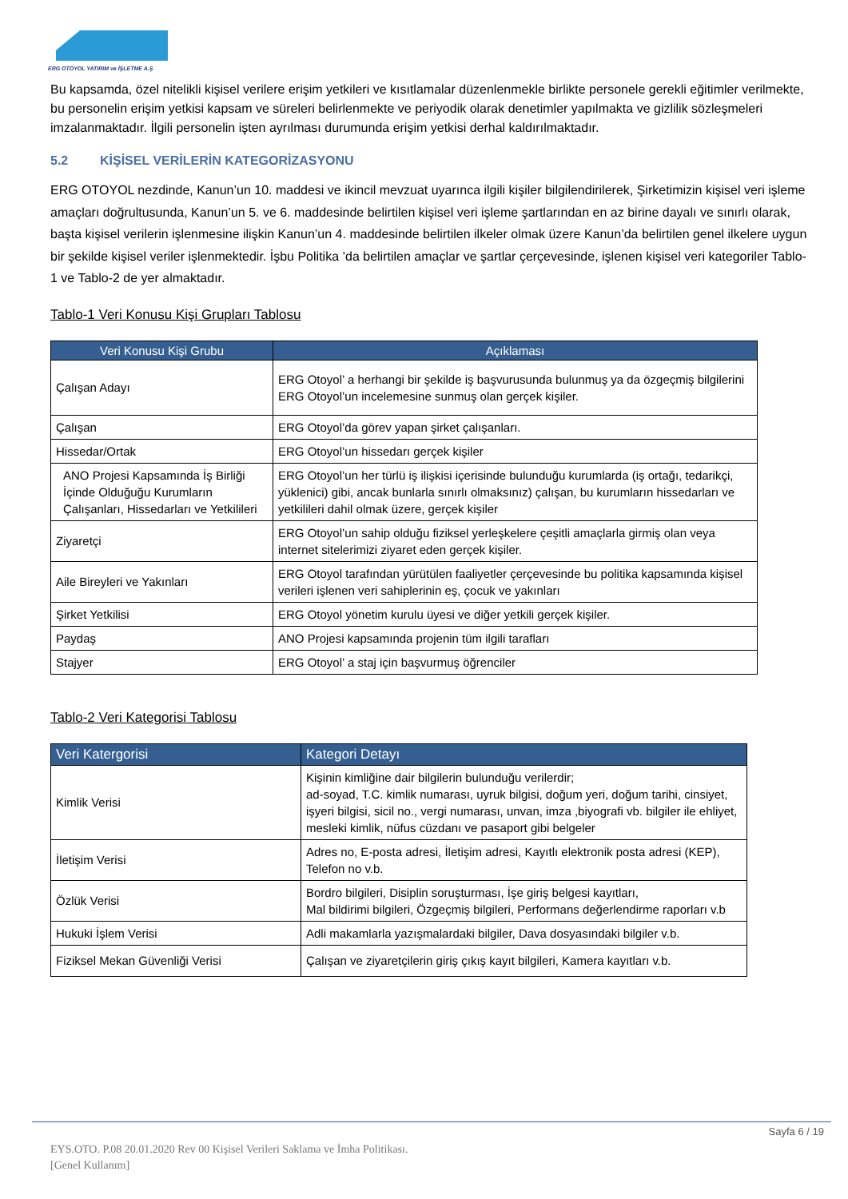ERG OTOYOL YATIRIM ve İŞLETME A.Ş
Bu kapsamda, özel nitelikli kişisel verilere erişim yetkileri ve kısıtlamalar düzenlenmekle birlikte personele gerekli eğitimler verilmekte, bu personelin erişim yetkisi kapsam ve süreleri belirlenmekte ve periyodik olarak denetimler yapılmakta ve gizlilik sözleşmeleri imzalanmaktadır. İlgili personelin işten ayrılması durumunda erişim yetkisi derhal kaldırılmaktadır.
5.2 KİŞİSEL VERİLERİN KATEGORİZASYONU
ERG OTOYOL nezdinde, Kanun’un 10. maddesi ve ikincil mevzuat uyarınca ilgili kişiler bilgilendirilerek, Şirketimizin kişisel veri işleme amaçları doğrultusunda, Kanun’un 5. ve 6. maddesinde belirtilen kişisel veri işleme şartlarından en az birine dayalı ve sınırlı olarak, başta kişisel verilerin işlenmesine ilişkin Kanun’un 4. maddesinde belirtilen ilkeler olmak üzere Kanun’da belirtilen genel ilkelere uygun bir şekilde kişisel veriler işlenmektedir. İşbu Politika ’da belirtilen amaçlar ve şartlar çerçevesinde, işlenen kişisel veri kategoriler Tablo-1 ve Tablo-2 de yer almaktadır.
Tablo-1 Veri Konusu Kişi Grupları Tablosu
| Veri Konusu Kişi Grubu | Açıklaması |
| --- | --- |
| Çalışan Adayı | ERG Otoyol’ a herhangi bir şekilde iş başvurusunda bulunmuş ya da özgeçmiş bilgilerini ERG Otoyol’un incelemesine sunmuş olan gerçek kişiler. |
| Çalışan | ERG Otoyol’da görev yapan şirket çalışanları. |
| Hissedar/Ortak | ERG Otoyol’un hissedarı gerçek kişiler |
| ANO Projesi Kapsamında İş Birliği İçinde Olduğuğu Kurumların Çalışanları, Hissedarları ve Yetkilileri | ERG Otoyol’un her türlü iş ilişkisi içerisinde bulunduğu kurumlarda (iş ortağı, tedarikçi, yüklenici) gibi, ancak bunlarla sınırlı olmaksınız) çalışan, bu kurumların hissedarları ve yetkilileri dahil olmak üzere, gerçek kişiler |
| Ziyaretçi | ERG Otoyol’un sahip olduğu fiziksel yerleşkelere çeşitli amaçlarla girmiş olan veya internet sitelerimizi ziyaret eden gerçek kişiler. |
| Aile Bireyleri ve Yakınları | ERG Otoyol tarafından yürütülen faaliyetler çerçevesinde bu politika kapsamında kişisel verileri işlenen veri sahiplerinin eş, çocuk ve yakınları |
| Şirket Yetkilisi | ERG Otoyol yönetim kurulu üyesi ve diğer yetkili gerçek kişiler. |
| Paydaş | ANO Projesi kapsamında projenin tüm ilgili tarafları |
| Stajyer | ERG Otoyol’ a staj için başvurmuş öğrenciler |
Tablo-2 Veri Kategorisi Tablosu
| Veri Katergorisi | Kategori Detayı |
| --- | --- |
| Kimlik Verisi | Kişinin kimliğine dair bilgilerin bulunduğu verilerdir; ad-soyad, T.C. kimlik numarası, uyruk bilgisi, doğum yeri, doğum tarihi, cinsiyet, işyeri bilgisi, sicil no., vergi numarası, unvan, imza ,biyografi vb. bilgiler ile ehliyet, mesleki kimlik, nüfus cüzdanı ve pasaport gibi belgeler |
| İletişim Verisi | Adres no, E-posta adresi, İletişim adresi, Kayıtlı elektronik posta adresi (KEP), Telefon no v.b. |
| Özlük Verisi | Bordro bilgileri, Disiplin soruşturması, İşe giriş belgesi kayıtları, Mal bildirimi bilgileri, Özgeçmiş bilgileri, Performans değerlendirme raporları v.b |
| Hukuki İşlem Verisi | Adli makamlarla yazışmalardaki bilgiler, Dava dosyasındaki bilgiler v.b. |
| Fiziksel Mekan Güvenliği Verisi | Çalışan ve ziyaretçilerin giriş çıkış kayıt bilgileri, Kamera kayıtları v.b. |
Sayfa 6 / 19
EYS.OTO. P.08 20.01.2020 Rev 00 Kişisel Verileri Saklama ve İmha Politikası.
[Genel Kullanım]